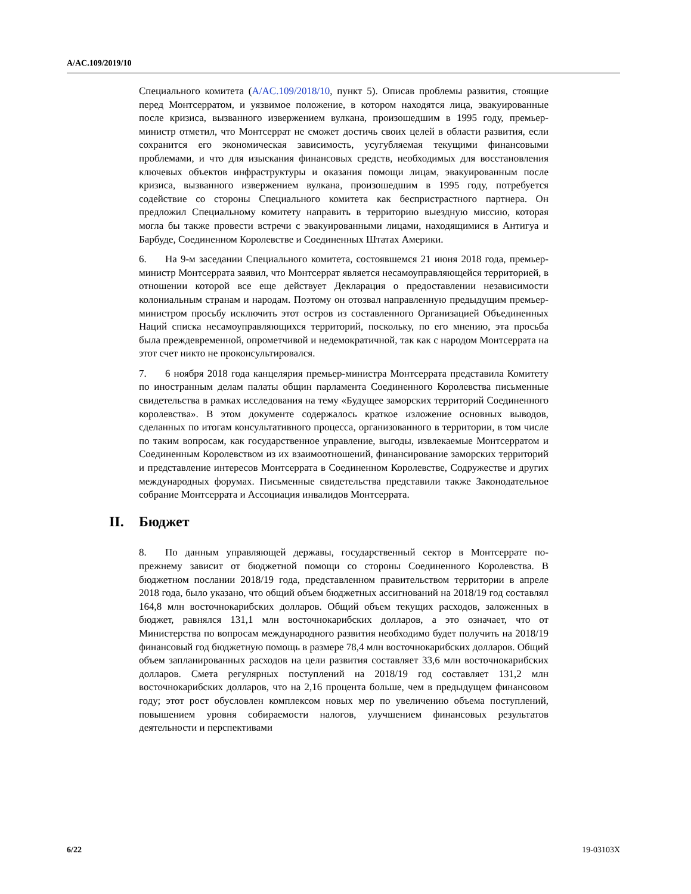A/AC.109/2019/10
Специального комитета (A/AC.109/2018/10, пункт 5). Описав проблемы развития, стоящие перед Монтсерратом, и уязвимое положение, в котором находятся лица, эвакуированные после кризиса, вызванного извержением вулкана, произошедшим в 1995 году, премьер-министр отметил, что Монтсеррат не сможет достичь своих целей в области развития, если сохранится его экономическая зависимость, усугубляемая текущими финансовыми проблемами, и что для изыскания финансовых средств, необходимых для восстановления ключевых объектов инфраструктуры и оказания помощи лицам, эвакуированным после кризиса, вызванного извержением вулкана, произошедшим в 1995 году, потребуется содействие со стороны Специального комитета как беспристрастного партнера. Он предложил Специальному комитету направить в территорию выездную миссию, которая могла бы также провести встречи с эвакуированными лицами, находящимися в Антигуа и Барбуде, Соединенном Королевстве и Соединенных Штатах Америки.
6. На 9-м заседании Специального комитета, состоявшемся 21 июня 2018 года, премьер-министр Монтсеррата заявил, что Монтсеррат является несамоуправляющейся территорией, в отношении которой все еще действует Декларация о предоставлении независимости колониальным странам и народам. Поэтому он отозвал направленную предыдущим премьер-министром просьбу исключить этот остров из составленного Организацией Объединенных Наций списка несамоуправляющихся территорий, поскольку, по его мнению, эта просьба была преждевременной, опрометчивой и недемократичной, так как с народом Монтсеррата на этот счет никто не проконсультировался.
7. 6 ноября 2018 года канцелярия премьер-министра Монтсеррата представила Комитету по иностранным делам палаты общин парламента Соединенного Королевства письменные свидетельства в рамках исследования на тему «Будущее заморских территорий Соединенного королевства». В этом документе содержалось краткое изложение основных выводов, сделанных по итогам консультативного процесса, организованного в территории, в том числе по таким вопросам, как государственное управление, выгоды, извлекаемые Монтсерратом и Соединенным Королевством из их взаимоотношений, финансирование заморских территорий и представление интересов Монтсеррата в Соединенном Королевстве, Содружестве и других международных форумах. Письменные свидетельства представили также Законодательное собрание Монтсеррата и Ассоциация инвалидов Монтсеррата.
II. Бюджет
8. По данным управляющей державы, государственный сектор в Монтсеррате по-прежнему зависит от бюджетной помощи со стороны Соединенного Королевства. В бюджетном послании 2018/19 года, представленном правительством территории в апреле 2018 года, было указано, что общий объем бюджетных ассигнований на 2018/19 год составлял 164,8 млн восточнокарибских долларов. Общий объем текущих расходов, заложенных в бюджет, равнялся 131,1 млн восточнокарибских долларов, а это означает, что от Министерства по вопросам международного развития необходимо будет получить на 2018/19 финансовый год бюджетную помощь в размере 78,4 млн восточнокарибских долларов. Общий объем запланированных расходов на цели развития составляет 33,6 млн восточнокарибских долларов. Смета регулярных поступлений на 2018/19 год составляет 131,2 млн восточнокарибских долларов, что на 2,16 процента больше, чем в предыдущем финансовом году; этот рост обусловлен комплексом новых мер по увеличению объема поступлений, повышением уровня собираемости налогов, улучшением финансовых результатов деятельности и перспективами
6/22 19-03103X